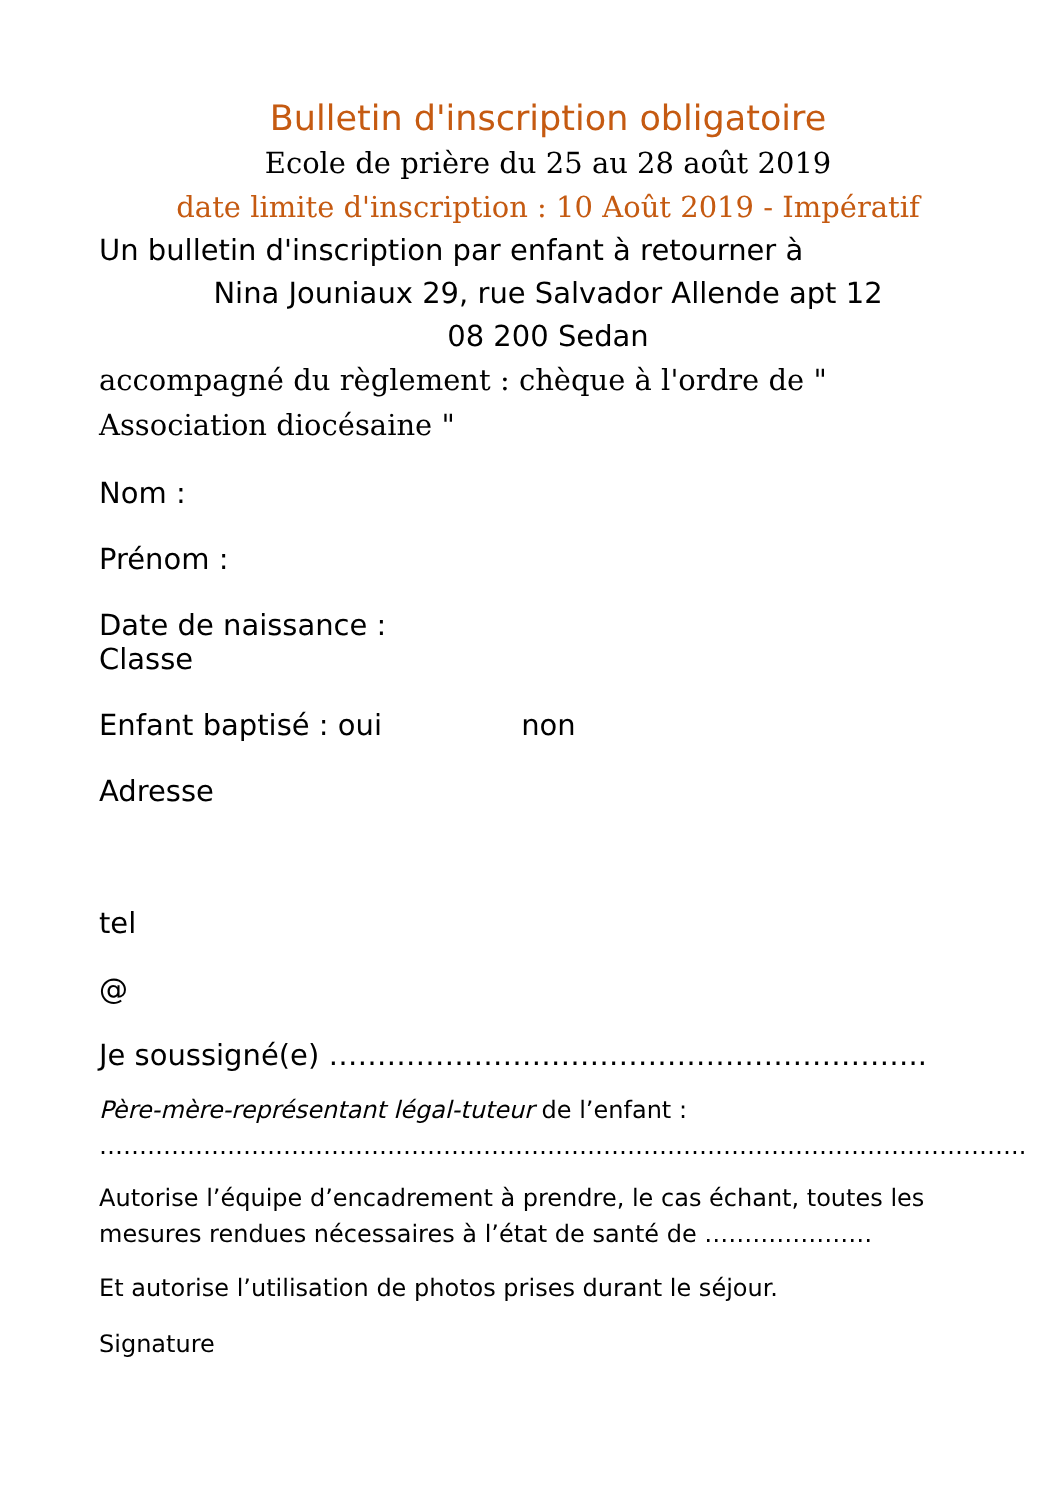Bulletin d'inscription obligatoire
Ecole de prière du 25 au 28 août 2019
date limite d'inscription : 10 Août 2019 - Impératif
Un bulletin d'inscription par enfant à retourner à
Nina Jouniaux 29, rue Salvador Allende apt 12
08 200 Sedan
accompagné du règlement : chèque à l'ordre de " Association diocésaine "
Nom :
Prénom :
Date de naissance :
Classe
Enfant baptisé : oui non
Adresse
tel
@
Je soussigné(e) ……………………………………………………..
Père-mère-représentant légal-tuteur de l’enfant :
……………………………………………………………………………………………………..
Autorise l’équipe d’encadrement à prendre, le cas échant, toutes les mesures rendues nécessaires à l’état de santé de …………………
Et autorise l’utilisation de photos prises durant le séjour.
Signature